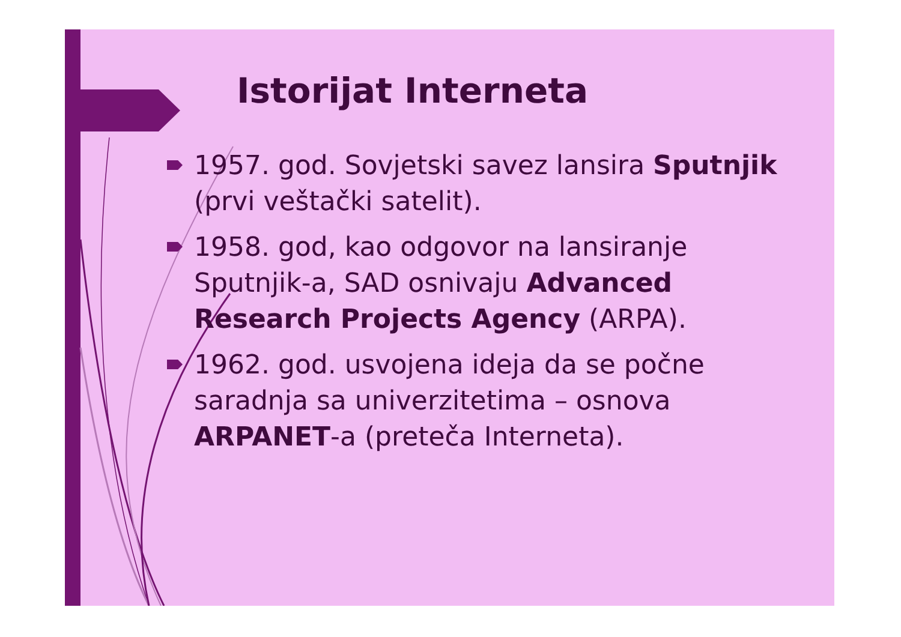Istorijat Interneta
1957. god. Sovjetski savez lansira Sputnjik (prvi veštački satelit).
1958. god, kao odgovor na lansiranje Sputnjik-a, SAD osnivaju Advanced Research Projects Agency (ARPA).
1962. god. usvojena ideja da se počne saradnja sa univerzitetima – osnova ARPANET-a (preteča Interneta).